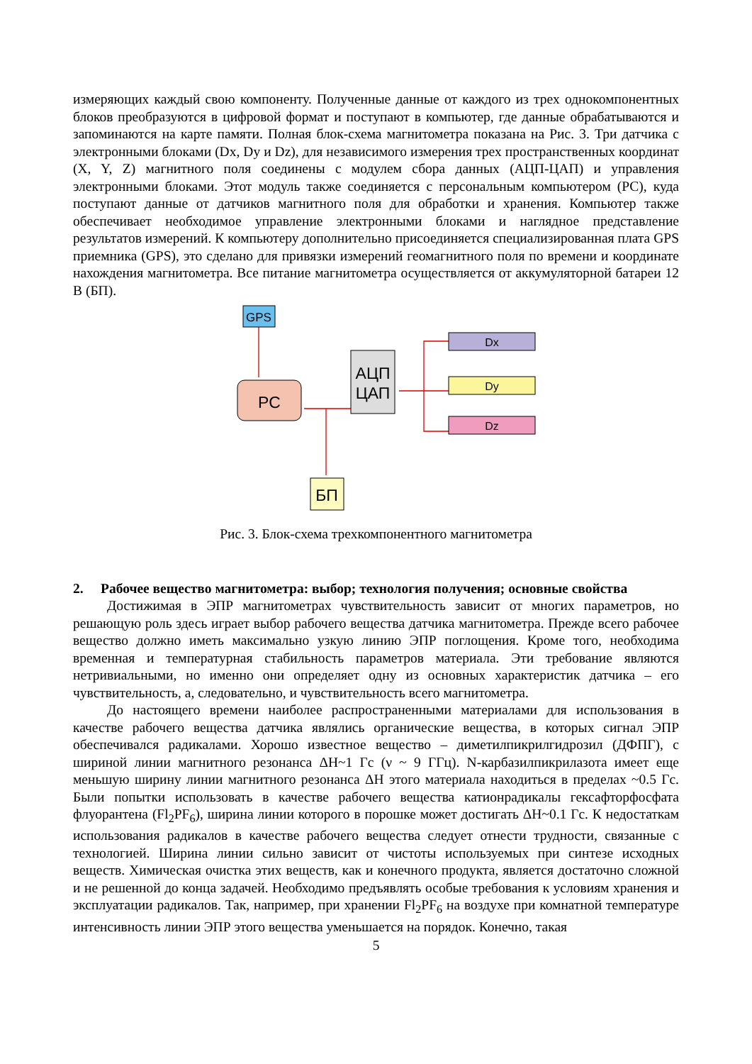измеряющих каждый свою компоненту. Полученные данные от каждого из трех однокомпонентных блоков преобразуются в цифровой формат и поступают в компьютер, где данные обрабатываются и запоминаются на карте памяти. Полная блок-схема магнитометра показана на Рис. 3. Три датчика с электронными блоками (Dx, Dy и Dz), для независимого измерения трех пространственных координат (X, Y, Z) магнитного поля соединены с модулем сбора данных (АЦП-ЦАП) и управления электронными блоками. Этот модуль также соединяется с персональным компьютером (PC), куда поступают данные от датчиков магнитного поля для обработки и хранения. Компьютер также обеспечивает необходимое управление электронными блоками и наглядное представление результатов измерений. К компьютеру дополнительно присоединяется специализированная плата GPS приемника (GPS), это сделано для привязки измерений геомагнитного поля по времени и координате нахождения магнитометра. Все питание магнитометра осуществляется от аккумуляторной батареи 12 В (БП).
GPS
PC
АЦП
ЦАП
Dx
Dy
Dz
БП
Рис. 3. Блок-схема трехкомпонентного магнитометра
2. Рабочее вещество магнитометра: выбор; технология получения; основные свойства
Достижимая в ЭПР магнитометрах чувствительность зависит от многих параметров, но решающую роль здесь играет выбор рабочего вещества датчика магнитометра. Прежде всего рабочее вещество должно иметь максимально узкую линию ЭПР поглощения. Кроме того, необходима временная и температурная стабильность параметров материала. Эти требование являются нетривиальными, но именно они определяет одну из основных характеристик датчика – его чувствительность, а, следовательно, и чувствительность всего магнитометра.
До настоящего времени наиболее распространенными материалами для использования в качестве рабочего вещества датчика являлись органические вещества, в которых сигнал ЭПР обеспечивался радикалами. Хорошо известное вещество – диметилпикрилгидрозил (ДФПГ), с шириной линии магнитного резонанса ΔH~1 Гс (ν ~ 9 ГГц). N-карбазилпикрилазота имеет еще меньшую ширину линии магнитного резонанса ΔH этого материала находиться в пределах ~0.5 Гс. Были попытки использовать в качестве рабочего вещества катионрадикалы гексафторфосфата флуорантена (Fl<sub>2</sub>PF<sub>6</sub>), ширина линии которого в порошке может достигать ΔH~0.1 Гс. К недостаткам использования радикалов в качестве рабочего вещества следует отнести трудности, связанные с технологией. Ширина линии сильно зависит от чистоты используемых при синтезе исходных веществ. Химическая очистка этих веществ, как и конечного продукта, является достаточно сложной и не решенной до конца задачей. Необходимо предъявлять особые требования к условиям хранения и эксплуатации радикалов. Так, например, при хранении Fl<sub>2</sub>PF<sub>6</sub> на воздухе при комнатной температуре интенсивность линии ЭПР этого вещества уменьшается на порядок. Конечно, такая
5